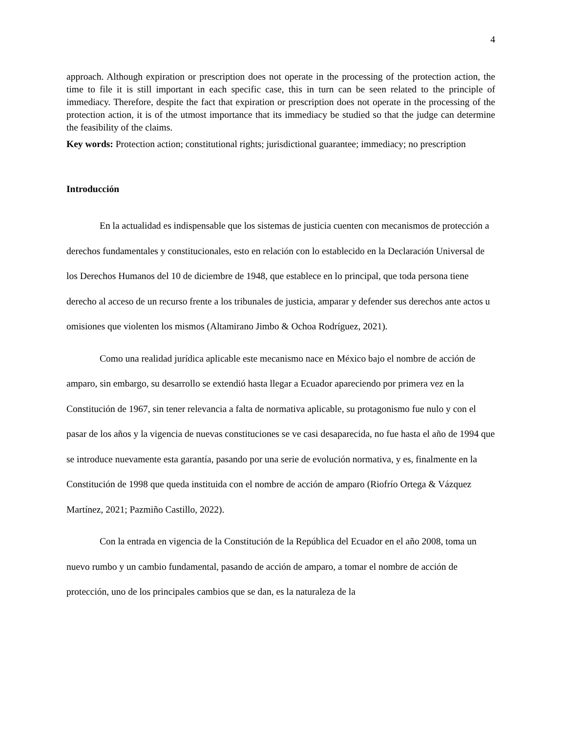4
approach. Although expiration or prescription does not operate in the processing of the protection action, the time to file it is still important in each specific case, this in turn can be seen related to the principle of immediacy. Therefore, despite the fact that expiration or prescription does not operate in the processing of the protection action, it is of the utmost importance that its immediacy be studied so that the judge can determine the feasibility of the claims.
Key words: Protection action; constitutional rights; jurisdictional guarantee; immediacy; no prescription
Introducción
En la actualidad es indispensable que los sistemas de justicia cuenten con mecanismos de protección a derechos fundamentales y constitucionales, esto en relación con lo establecido en la Declaración Universal de los Derechos Humanos del 10 de diciembre de 1948, que establece en lo principal, que toda persona tiene derecho al acceso de un recurso frente a los tribunales de justicia, amparar y defender sus derechos ante actos u omisiones que violenten los mismos (Altamirano Jimbo & Ochoa Rodríguez, 2021).
Como una realidad jurídica aplicable este mecanismo nace en México bajo el nombre de acción de amparo, sin embargo, su desarrollo se extendió hasta llegar a Ecuador apareciendo por primera vez en la Constitución de 1967, sin tener relevancia a falta de normativa aplicable, su protagonismo fue nulo y con el pasar de los años y la vigencia de nuevas constituciones se ve casi desaparecida, no fue hasta el año de 1994 que se introduce nuevamente esta garantía, pasando por una serie de evolución normativa, y es, finalmente en la Constitución de 1998 que queda instituida con el nombre de acción de amparo (Riofrío Ortega & Vázquez Martínez, 2021; Pazmiño Castillo, 2022).
Con la entrada en vigencia de la Constitución de la República del Ecuador en el año 2008, toma un nuevo rumbo y un cambio fundamental, pasando de acción de amparo, a tomar el nombre de acción de protección, uno de los principales cambios que se dan, es la naturaleza de la